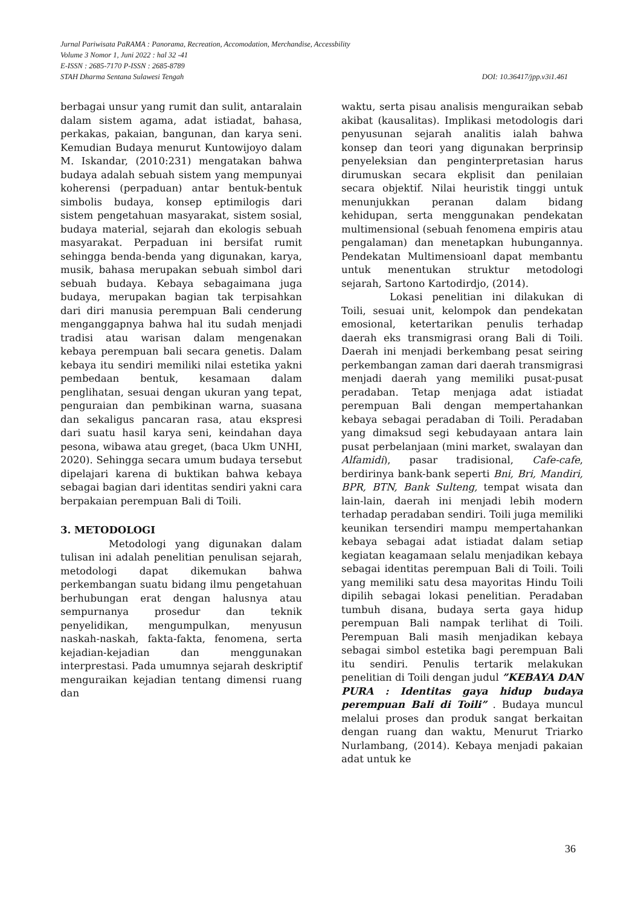Jurnal Pariwisata PaRAMA : Panorama, Recreation, Accomodation, Merchandise, Accessbility
Volume 3 Nomor 1, Juni 2022 : hal 32 -41
E-ISSN : 2685-7170 P-ISSN : 2685-8789
STAH Dharma Sentana Sulawesi Tengah DOI: 10.36417/jpp.v3i1.461
berbagai unsur yang rumit dan sulit, antaralain dalam sistem agama, adat istiadat, bahasa, perkakas, pakaian, bangunan, dan karya seni. Kemudian Budaya menurut Kuntowijoyo dalam M. Iskandar, (2010:231) mengatakan bahwa budaya adalah sebuah sistem yang mempunyai koherensi (perpaduan) antar bentuk-bentuk simbolis budaya, konsep eptimilogis dari sistem pengetahuan masyarakat, sistem sosial, budaya material, sejarah dan ekologis sebuah masyarakat. Perpaduan ini bersifat rumit sehingga benda-benda yang digunakan, karya, musik, bahasa merupakan sebuah simbol dari sebuah budaya. Kebaya sebagaimana juga budaya, merupakan bagian tak terpisahkan dari diri manusia perempuan Bali cenderung menganggapnya bahwa hal itu sudah menjadi tradisi atau warisan dalam mengenakan kebaya perempuan bali secara genetis. Dalam kebaya itu sendiri memiliki nilai estetika yakni pembedaan bentuk, kesamaan dalam penglihatan, sesuai dengan ukuran yang tepat, penguraian dan pembikinan warna, suasana dan sekaligus pancaran rasa, atau ekspresi dari suatu hasil karya seni, keindahan daya pesona, wibawa atau greget, (baca Ukm UNHI, 2020). Sehingga secara umum budaya tersebut dipelajari karena di buktikan bahwa kebaya sebagai bagian dari identitas sendiri yakni cara berpakaian perempuan Bali di Toili.
3. METODOLOGI
Metodologi yang digunakan dalam tulisan ini adalah penelitian penulisan sejarah, metodologi dapat dikemukan bahwa perkembangan suatu bidang ilmu pengetahuan berhubungan erat dengan halusnya atau sempurnanya prosedur dan teknik penyelidikan, mengumpulkan, menyusun naskah-naskah, fakta-fakta, fenomena, serta kejadian-kejadian dan menggunakan interprestasi. Pada umumnya sejarah deskriptif menguraikan kejadian tentang dimensi ruang dan
waktu, serta pisau analisis menguraikan sebab akibat (kausalitas). Implikasi metodologis dari penyusunan sejarah analitis ialah bahwa konsep dan teori yang digunakan berprinsip penyeleksian dan penginterpretasian harus dirumuskan secara ekplisit dan penilaian secara objektif. Nilai heuristik tinggi untuk menunjukkan peranan dalam bidang kehidupan, serta menggunakan pendekatan multimensional (sebuah fenomena empiris atau pengalaman) dan menetapkan hubungannya. Pendekatan Multimensioanl dapat membantu untuk menentukan struktur metodologi sejarah, Sartono Kartodirdjo, (2014).
Lokasi penelitian ini dilakukan di Toili, sesuai unit, kelompok dan pendekatan emosional, ketertarikan penulis terhadap daerah eks transmigrasi orang Bali di Toili. Daerah ini menjadi berkembang pesat seiring perkembangan zaman dari daerah transmigrasi menjadi daerah yang memiliki pusat-pusat peradaban. Tetap menjaga adat istiadat perempuan Bali dengan mempertahankan kebaya sebagai peradaban di Toili. Peradaban yang dimaksud segi kebudayaan antara lain pusat perbelanjaan (mini market, swalayan dan Alfamidi), pasar tradisional, Cafe-cafe, berdirinya bank-bank seperti Bni, Bri, Mandiri, BPR, BTN, Bank Sulteng, tempat wisata dan lain-lain, daerah ini menjadi lebih modern terhadap peradaban sendiri. Toili juga memiliki keunikan tersendiri mampu mempertahankan kebaya sebagai adat istiadat dalam setiap kegiatan keagamaan selalu menjadikan kebaya sebagai identitas perempuan Bali di Toili. Toili yang memiliki satu desa mayoritas Hindu Toili dipilih sebagai lokasi penelitian. Peradaban tumbuh disana, budaya serta gaya hidup perempuan Bali nampak terlihat di Toili. Perempuan Bali masih menjadikan kebaya sebagai simbol estetika bagi perempuan Bali itu sendiri. Penulis tertarik melakukan penelitian di Toili dengan judul ”KEBAYA DAN PURA : Identitas gaya hidup budaya perempuan Bali di Toili” . Budaya muncul melalui proses dan produk sangat berkaitan dengan ruang dan waktu, Menurut Triarko Nurlambang, (2014). Kebaya menjadi pakaian adat untuk ke
36